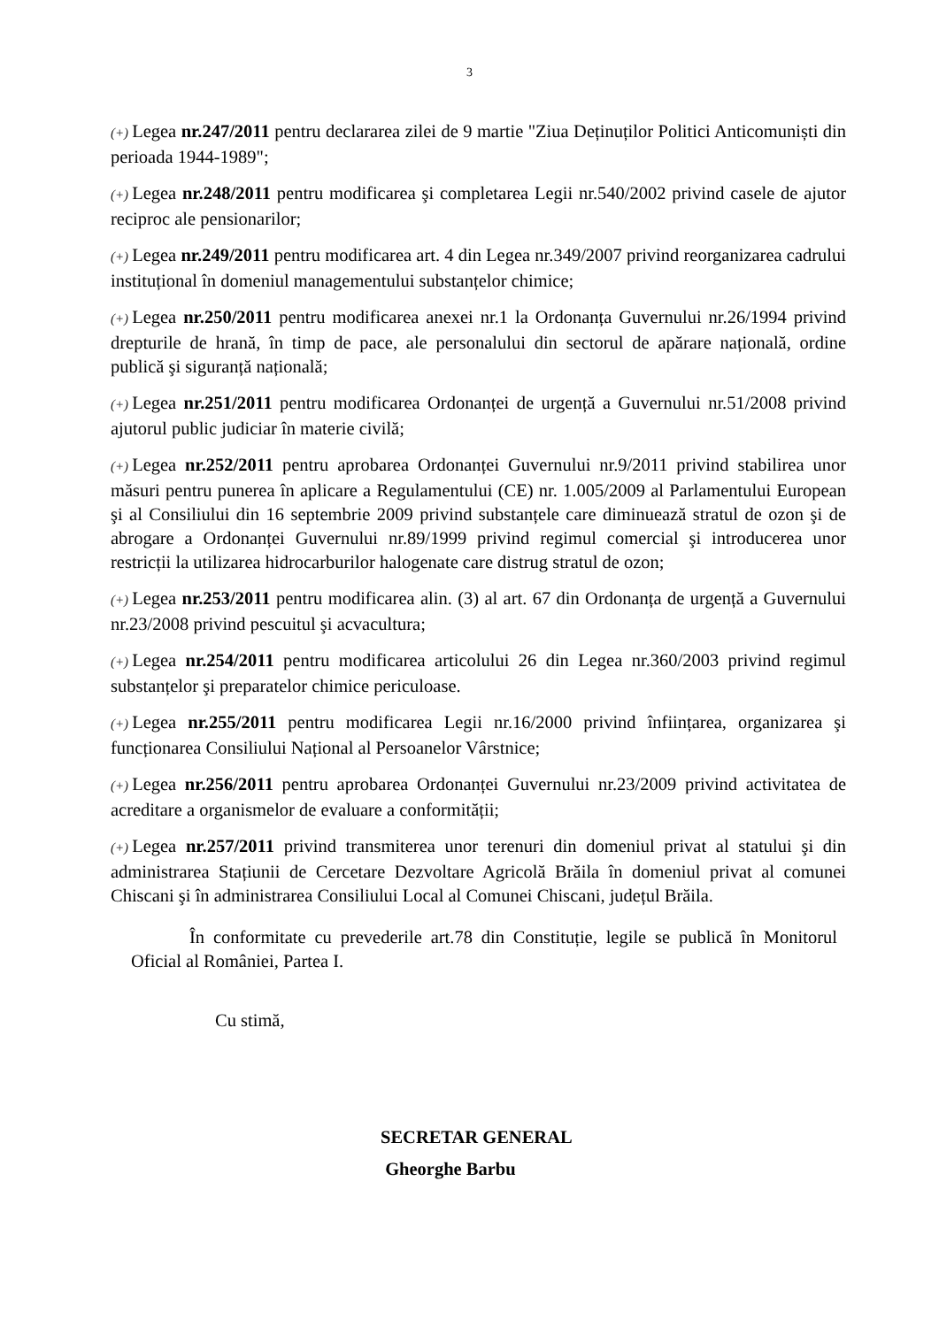3
(+) Legea nr.247/2011 pentru declararea zilei de 9 martie "Ziua Deținuților Politici Anticomuniști din perioada 1944-1989";
(+) Legea nr.248/2011 pentru modificarea şi completarea Legii nr.540/2002 privind casele de ajutor reciproc ale pensionarilor;
(+) Legea nr.249/2011 pentru modificarea art. 4 din Legea nr.349/2007 privind reorganizarea cadrului instituțional în domeniul managementului substanțelor chimice;
(+) Legea nr.250/2011 pentru modificarea anexei nr.1 la Ordonanța Guvernului nr.26/1994 privind drepturile de hrană, în timp de pace, ale personalului din sectorul de apărare națională, ordine publică şi siguranță națională;
(+) Legea nr.251/2011 pentru modificarea Ordonanței de urgență a Guvernului nr.51/2008 privind ajutorul public judiciar în materie civilă;
(+) Legea nr.252/2011 pentru aprobarea Ordonanței Guvernului nr.9/2011 privind stabilirea unor măsuri pentru punerea în aplicare a Regulamentului (CE) nr. 1.005/2009 al Parlamentului European şi al Consiliului din 16 septembrie 2009 privind substanțele care diminuează stratul de ozon şi de abrogare a Ordonanței Guvernului nr.89/1999 privind regimul comercial şi introducerea unor restricții la utilizarea hidrocarburilor halogenate care distrug stratul de ozon;
(+) Legea nr.253/2011 pentru modificarea alin. (3) al art. 67 din Ordonanța de urgență a Guvernului nr.23/2008 privind pescuitul şi acvacultura;
(+) Legea nr.254/2011 pentru modificarea articolului 26 din Legea nr.360/2003 privind regimul substanțelor şi preparatelor chimice periculoase.
(+) Legea nr.255/2011 pentru modificarea Legii nr.16/2000 privind înființarea, organizarea şi funcționarea Consiliului Național al Persoanelor Vârstnice;
(+) Legea nr.256/2011 pentru aprobarea Ordonanței Guvernului nr.23/2009 privind activitatea de acreditare a organismelor de evaluare a conformității;
(+) Legea nr.257/2011 privind transmiterea unor terenuri din domeniul privat al statului şi din administrarea Stațiunii de Cercetare Dezvoltare Agricolă Brăila în domeniul privat al comunei Chiscani şi în administrarea Consiliului Local al Comunei Chiscani, județul Brăila.
În conformitate cu prevederile art.78 din Constituție, legile se publică în Monitorul Oficial al României, Partea I.
Cu stimă,
SECRETAR GENERAL
Gheorghe Barbu